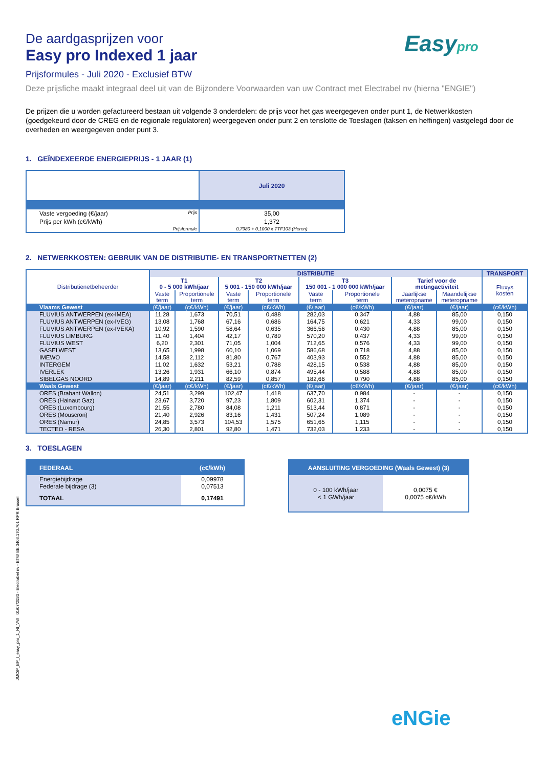Easypro
De aardgasprijzen voor
Easy pro Indexed 1 jaar
Prijsformules - Juli 2020 - Exclusief BTW
Deze prijsfiche maakt integraal deel uit van de Bijzondere Voorwaarden van uw Contract met Electrabel nv (hierna "ENGIE")
De prijzen die u worden gefactureerd bestaan uit volgende 3 onderdelen: de prijs voor het gas weergegeven onder punt 1, de Netwerkkosten (goedgekeurd door de CREG en de regionale regulatoren) weergegeven onder punt 2 en tenslotte de Toeslagen (taksen en heffingen) vastgelegd door de overheden en weergegeven onder punt 3.
1. GEÏNDEXEERDE ENERGIEPRIJS - 1 JAAR (1)
| | Juli 2020 |
| Vaste vergoeding (€/jaar) Prijs | 35,00 |
| Prijs per kWh (c€/kWh) | 1,372 |
| Prijsformule | 0,7980 + 0,1000 x TTF103 (Heren) |
2. NETWERKKOSTEN: GEBRUIK VAN DE DISTRIBUTIE- EN TRANSPORTNETTEN (2)
| Distributienetbeheerder | DISTRIBUTIE | | | | | | | | TRANSPORT |
| --- | --- | --- | --- | --- | --- | --- | --- | --- | --- |
| | T1 0 - 5 000 kWh/jaar | | T2 5 001 - 150 000 kWh/jaar | | T3 150 001 - 1 000 000 kWh/jaar | | Tarief voor de metingactiviteit | | Fluxys kosten |
| | Vaste term | Proportionele term | Vaste term | Proportionele term | Vaste term | Proportionele term | Jaarlijkse meteropname | Maandelijkse meteropname | |
| Vlaams Gewest | (€/jaar) | (c€/kWh) | (€/jaar) | (c€/kWh) | (€/jaar) | (c€/kWh) | (€/jaar) | (€/jaar) | (c€/kWh) |
| FLUVIUS ANTWERPEN (ex-IMEA) | 11,28 | 1,673 | 70,51 | 0,488 | 282,03 | 0,347 | 4,88 | 85,00 | 0,150 |
| FLUVIUS ANTWERPEN (ex-IVEG) | 13,08 | 1,768 | 67,16 | 0,686 | 164,75 | 0,621 | 4,33 | 99,00 | 0,150 |
| FLUVIUS ANTWERPEN (ex-IVEKA) | 10,92 | 1,590 | 58,64 | 0,635 | 366,56 | 0,430 | 4,88 | 85,00 | 0,150 |
| FLUVIUS LIMBURG | 11,40 | 1,404 | 42,17 | 0,789 | 570,20 | 0,437 | 4,33 | 99,00 | 0,150 |
| FLUVIUS WEST | 6,20 | 2,301 | 71,05 | 1,004 | 712,65 | 0,576 | 4,33 | 99,00 | 0,150 |
| GASELWEST | 13,65 | 1,998 | 60,10 | 1,069 | 586,68 | 0,718 | 4,88 | 85,00 | 0,150 |
| IMEWO | 14,58 | 2,112 | 81,80 | 0,767 | 403,93 | 0,552 | 4,88 | 85,00 | 0,150 |
| INTERGEM | 11,02 | 1,632 | 53,21 | 0,788 | 428,15 | 0,538 | 4,88 | 85,00 | 0,150 |
| IVERLEK | 13,26 | 1,931 | 66,10 | 0,874 | 495,44 | 0,588 | 4,88 | 85,00 | 0,150 |
| SIBELGAS NOORD | 14,89 | 2,211 | 82,59 | 0,857 | 182,66 | 0,790 | 4,88 | 85,00 | 0,150 |
| Waals Gewest | (€/jaar) | (c€/kWh) | (€/jaar) | (c€/kWh) | (€/jaar) | (c€/kWh) | (€/jaar) | (€/jaar) | (c€/kWh) |
| ORES (Brabant Wallon) | 24,51 | 3,299 | 102,47 | 1,418 | 637,70 | 0,984 | - | - | 0,150 |
| ORES (Hainaut Gaz) | 23,67 | 3,720 | 97,23 | 1,809 | 602,31 | 1,374 | - | - | 0,150 |
| ORES (Luxembourg) | 21,55 | 2,780 | 84,08 | 1,211 | 513,44 | 0,871 | - | - | 0,150 |
| ORES (Mouscron) | 21,40 | 2,926 | 83,16 | 1,431 | 507,24 | 1,089 | - | - | 0,150 |
| ORES (Namur) | 24,85 | 3,573 | 104,53 | 1,575 | 651,65 | 1,115 | - | - | 0,150 |
| TECTEO - RESA | 26,30 | 2,801 | 92,80 | 1,471 | 732,03 | 1,233 | - | - | 0,150 |
3. TOESLAGEN
| FEDERAAL | (c€/kWh) |
| Energiebijdrage Federale bijdrage (3) | 0,09978 0,07513 |
| TOTAAL | 0,17491 |
| AANSLUITING VERGOEDING (Waals Gewest) (3) | |
| 0 - 100 kWh/jaar < 1 GWh/jaar | 0,0075 € 0,0075 c€/kWh |
JMC/P_BP_I_easy_pro_1_NI_VW 01/07/2020 - Electrabel nv - BTW BE 0403.170.701 RPR Brussel
eNGie